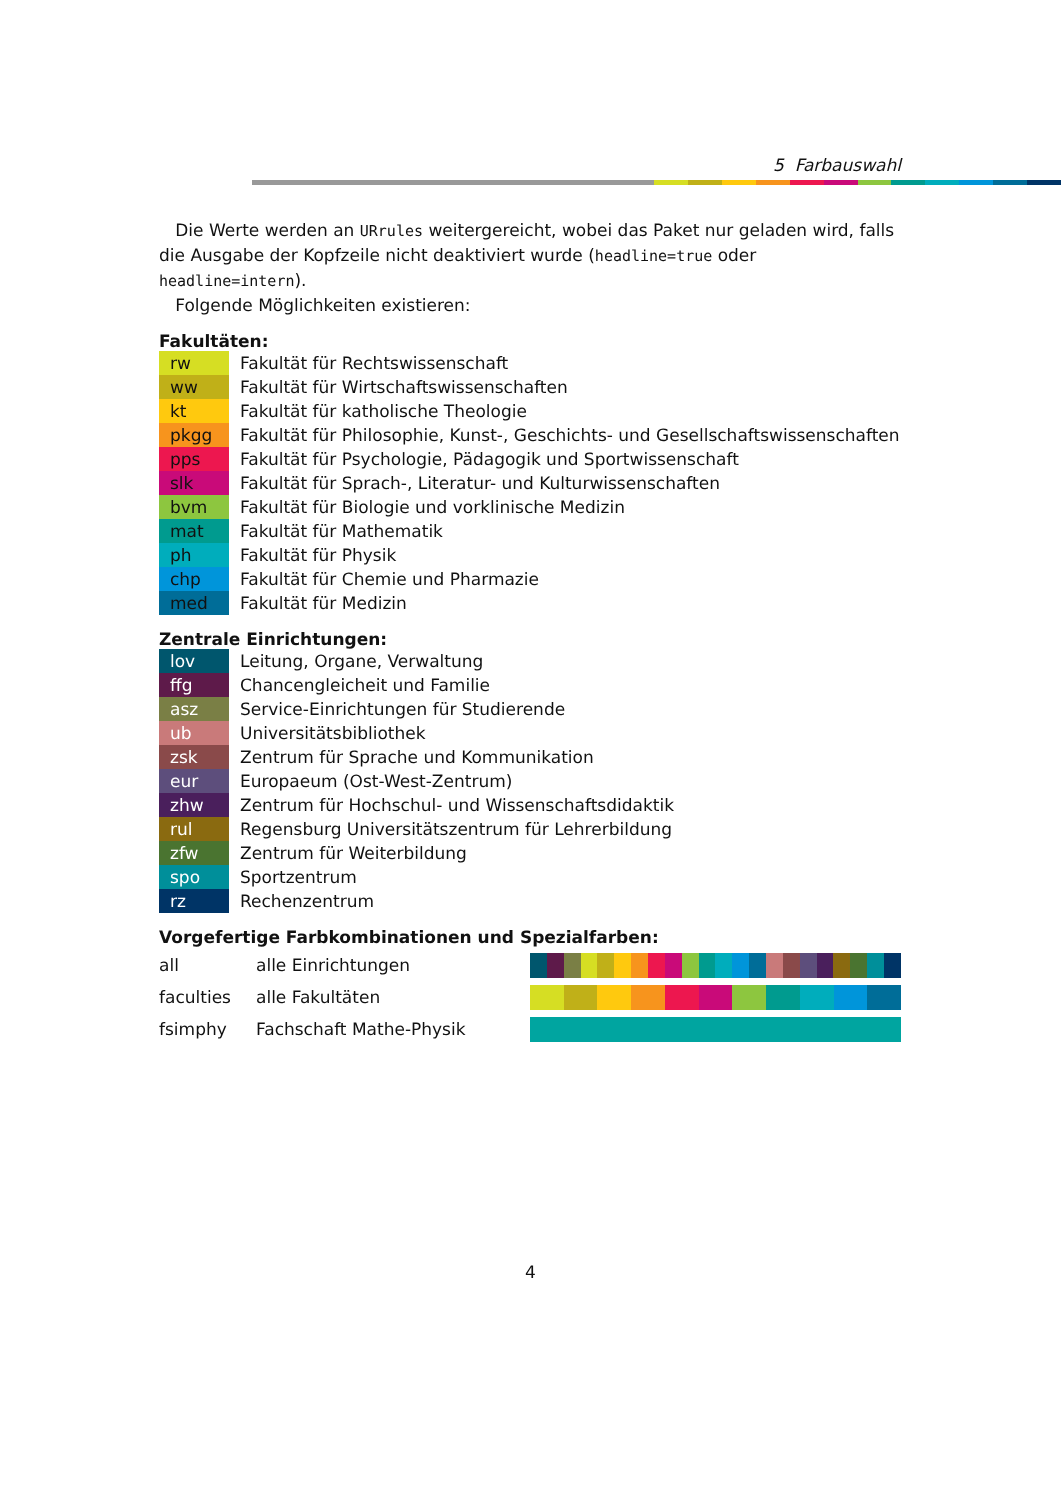5 Farbauswahl
Die Werte werden an URrules weitergereicht, wobei das Paket nur geladen wird, falls die Ausgabe der Kopfzeile nicht deaktiviert wurde (headline=true oder headline=intern).
Folgende Möglichkeiten existieren:
Fakultäten:
| rw | Fakultät für Rechtswissenschaft |
| ww | Fakultät für Wirtschaftswissenschaften |
| kt | Fakultät für katholische Theologie |
| pkgg | Fakultät für Philosophie, Kunst-, Geschichts- und Gesellschaftswissenschaften |
| pps | Fakultät für Psychologie, Pädagogik und Sportwissenschaft |
| slk | Fakultät für Sprach-, Literatur- und Kulturwissenschaften |
| bvm | Fakultät für Biologie und vorklinische Medizin |
| mat | Fakultät für Mathematik |
| ph | Fakultät für Physik |
| chp | Fakultät für Chemie und Pharmazie |
| med | Fakultät für Medizin |
Zentrale Einrichtungen:
| lov | Leitung, Organe, Verwaltung |
| ffg | Chancengleicheit und Familie |
| asz | Service-Einrichtungen für Studierende |
| ub | Universitätsbibliothek |
| zsk | Zentrum für Sprache und Kommunikation |
| eur | Europaeum (Ost-West-Zentrum) |
| zhw | Zentrum für Hochschul- und Wissenschaftsdidaktik |
| rul | Regensburg Universitätszentrum für Lehrerbildung |
| zfw | Zentrum für Weiterbildung |
| spo | Sportzentrum |
| rz | Rechenzentrum |
Vorgefertige Farbkombinationen und Spezialfarben:
| all | alle Einrichtungen | |
| faculties | alle Fakultäten | |
| fsimphy | Fachschaft Mathe-Physik | |
4